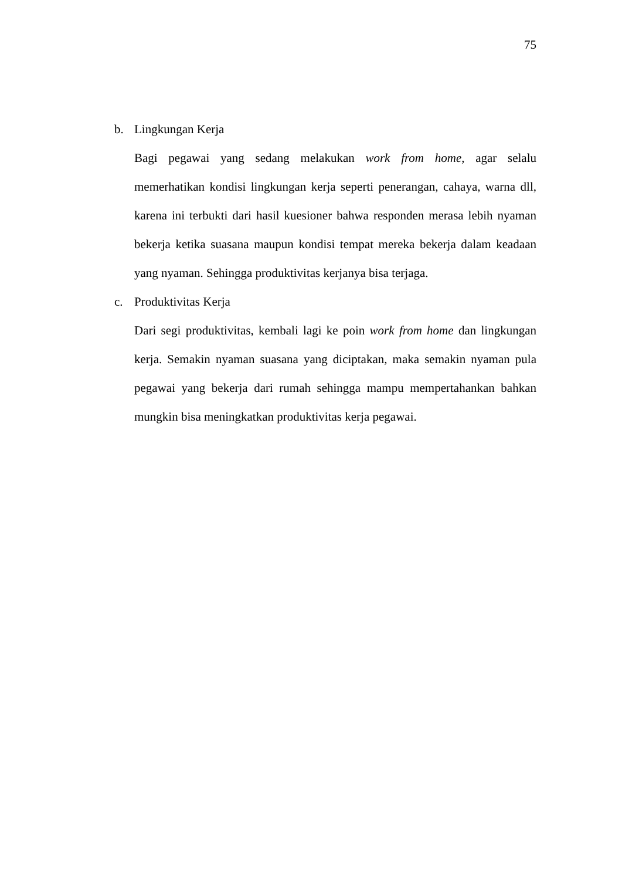75
b. Lingkungan Kerja
Bagi pegawai yang sedang melakukan work from home, agar selalu memerhatikan kondisi lingkungan kerja seperti penerangan, cahaya, warna dll, karena ini terbukti dari hasil kuesioner bahwa responden merasa lebih nyaman bekerja ketika suasana maupun kondisi tempat mereka bekerja dalam keadaan yang nyaman. Sehingga produktivitas kerjanya bisa terjaga.
c. Produktivitas Kerja
Dari segi produktivitas, kembali lagi ke poin work from home dan lingkungan kerja. Semakin nyaman suasana yang diciptakan, maka semakin nyaman pula pegawai yang bekerja dari rumah sehingga mampu mempertahankan bahkan mungkin bisa meningkatkan produktivitas kerja pegawai.